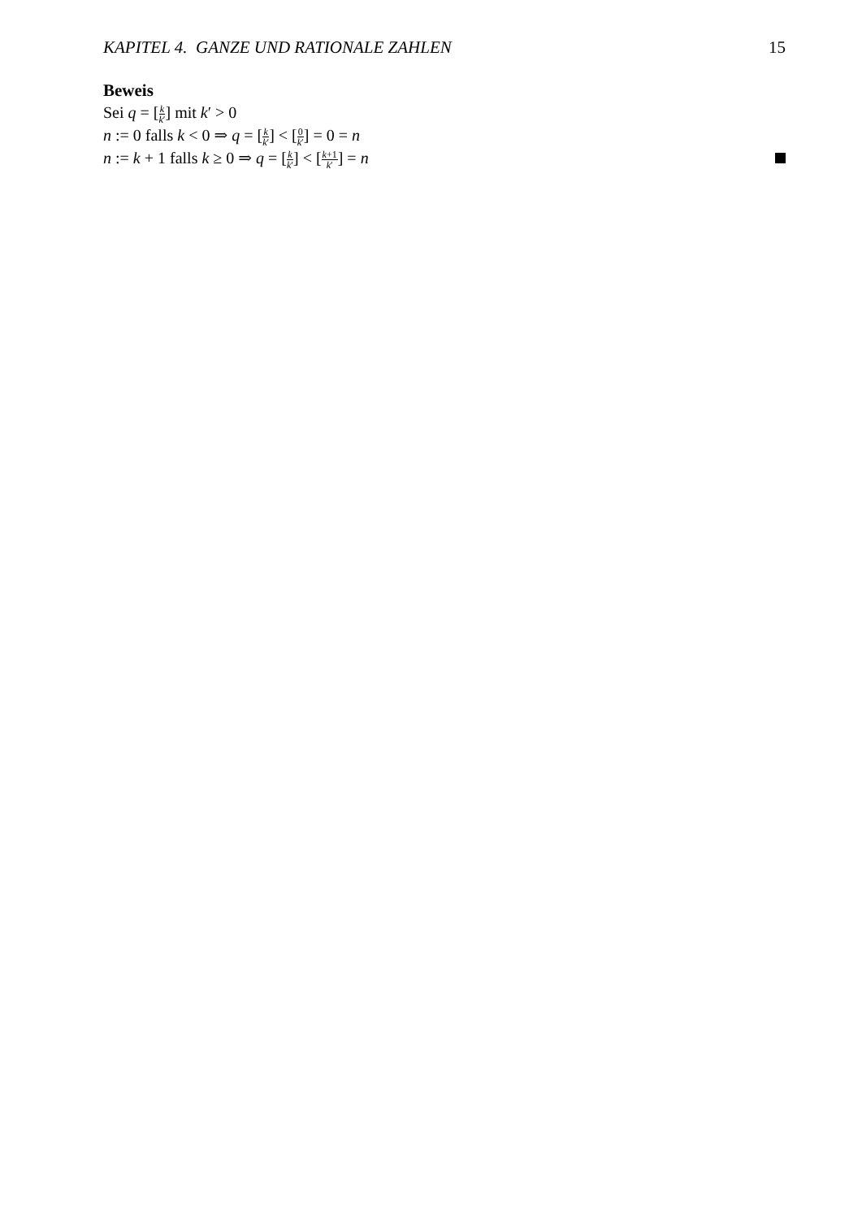KAPITEL 4. GANZE UND RATIONALE ZAHLEN 15
Beweis
Sei q = [k k′] mit k′ > 0
n := 0 falls k < 0 ⇒ q = [k k′] < [0 k′] = 0 = n
n := k + 1 falls k ≥ 0 ⇒ q = [k k′] < [k+1 k′] = n